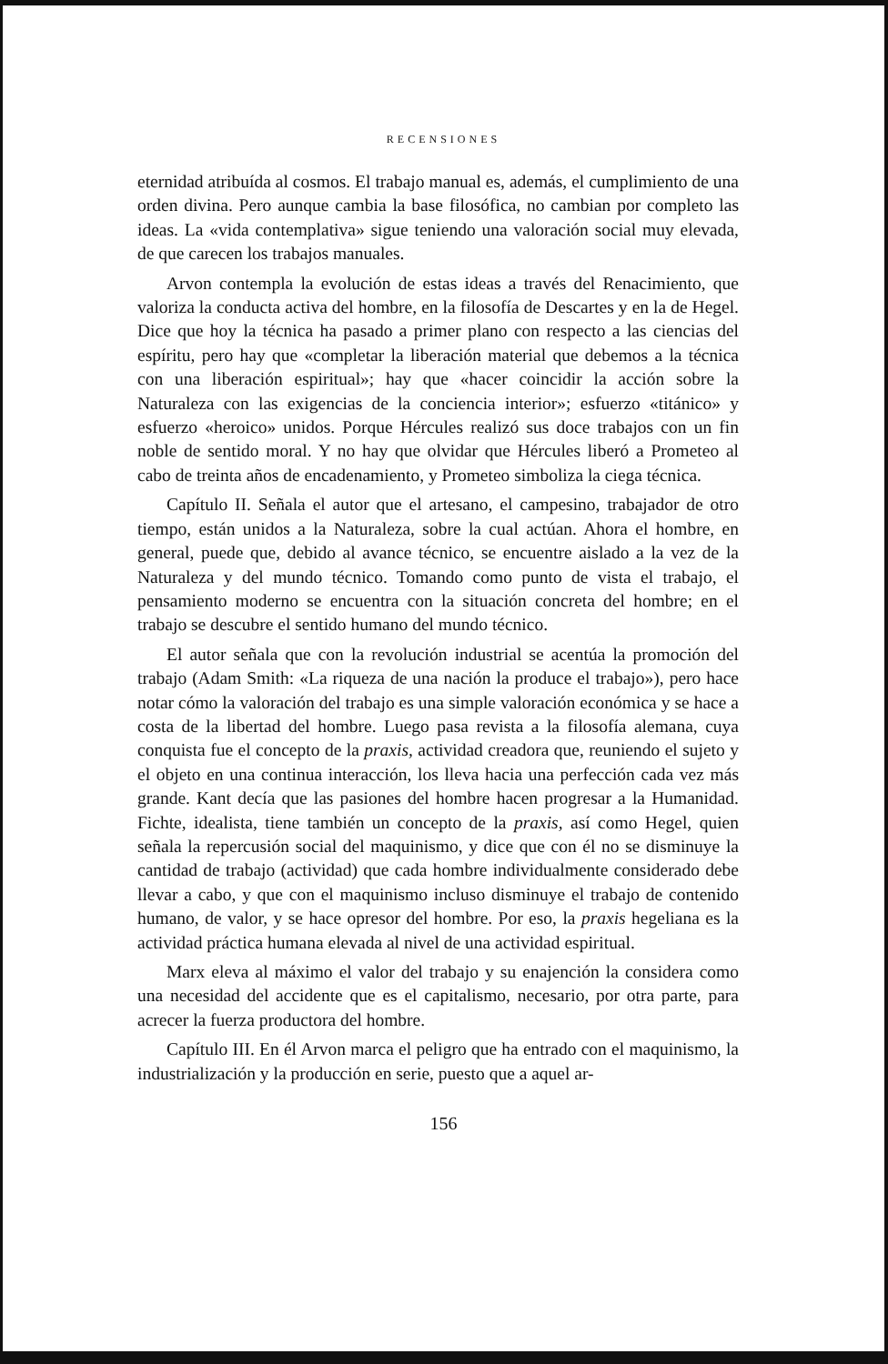RECENSIONES
eternidad atribuída al cosmos. El trabajo manual es, además, el cumplimiento de una orden divina. Pero aunque cambia la base filosófica, no cambian por completo las ideas. La «vida contemplativa» sigue teniendo una valoración social muy elevada, de que carecen los trabajos manuales.
Arvon contempla la evolución de estas ideas a través del Renacimiento, que valoriza la conducta activa del hombre, en la filosofía de Descartes y en la de Hegel. Dice que hoy la técnica ha pasado a primer plano con respecto a las ciencias del espíritu, pero hay que «completar la liberación material que debemos a la técnica con una liberación espiritual»; hay que «hacer coincidir la acción sobre la Naturaleza con las exigencias de la conciencia interior»; esfuerzo «titánico» y esfuerzo «heroico» unidos. Porque Hércules realizó sus doce trabajos con un fin noble de sentido moral. Y no hay que olvidar que Hércules liberó a Prometeo al cabo de treinta años de encadenamiento, y Prometeo simboliza la ciega técnica.
Capítulo II. Señala el autor que el artesano, el campesino, trabajador de otro tiempo, están unidos a la Naturaleza, sobre la cual actúan. Ahora el hombre, en general, puede que, debido al avance técnico, se encuentre aislado a la vez de la Naturaleza y del mundo técnico. Tomando como punto de vista el trabajo, el pensamiento moderno se encuentra con la situación concreta del hombre; en el trabajo se descubre el sentido humano del mundo técnico.
El autor señala que con la revolución industrial se acentúa la promoción del trabajo (Adam Smith: «La riqueza de una nación la produce el trabajo»), pero hace notar cómo la valoración del trabajo es una simple valoración económica y se hace a costa de la libertad del hombre. Luego pasa revista a la filosofía alemana, cuya conquista fue el concepto de la praxis, actividad creadora que, reuniendo el sujeto y el objeto en una continua interacción, los lleva hacia una perfección cada vez más grande. Kant decía que las pasiones del hombre hacen progresar a la Humanidad. Fichte, idealista, tiene también un concepto de la praxis, así como Hegel, quien señala la repercusión social del maquinismo, y dice que con él no se disminuye la cantidad de trabajo (actividad) que cada hombre individualmente considerado debe llevar a cabo, y que con el maquinismo incluso disminuye el trabajo de contenido humano, de valor, y se hace opresor del hombre. Por eso, la praxis hegeliana es la actividad práctica humana elevada al nivel de una actividad espiritual.
Marx eleva al máximo el valor del trabajo y su enajención la considera como una necesidad del accidente que es el capitalismo, necesario, por otra parte, para acrecer la fuerza productora del hombre.
Capítulo III. En él Arvon marca el peligro que ha entrado con el maquinismo, la industrialización y la producción en serie, puesto que a aquel ar-
156